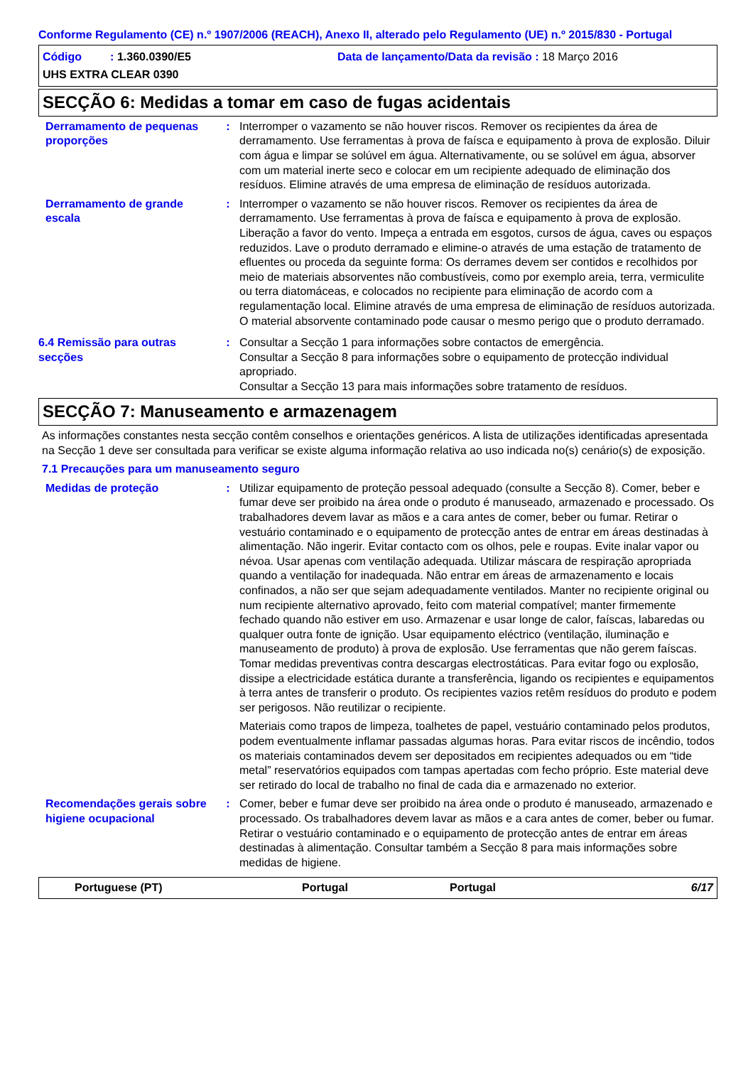Conforme Regulamento (CE) n.º 1907/2006 (REACH), Anexo II, alterado pelo Regulamento (UE) n.º 2015/830 - Portugal
Código : 1.360.0390/E5 Data de lançamento/Data da revisão : 18 Março 2016
UHS EXTRA CLEAR 0390
SECÇÃO 6: Medidas a tomar em caso de fugas acidentais
Derramamento de pequenas proporções
: Interromper o vazamento se não houver riscos. Remover os recipientes da área de derramamento. Use ferramentas à prova de faísca e equipamento à prova de explosão. Diluir com água e limpar se solúvel em água. Alternativamente, ou se solúvel em água, absorver com um material inerte seco e colocar em um recipiente adequado de eliminação dos resíduos. Elimine através de uma empresa de eliminação de resíduos autorizada.
Derramamento de grande escala
: Interromper o vazamento se não houver riscos. Remover os recipientes da área de derramamento. Use ferramentas à prova de faísca e equipamento à prova de explosão. Liberação a favor do vento. Impeça a entrada em esgotos, cursos de água, caves ou espaços reduzidos. Lave o produto derramado e elimine-o através de uma estação de tratamento de efluentes ou proceda da seguinte forma: Os derrames devem ser contidos e recolhidos por meio de materiais absorventes não combustíveis, como por exemplo areia, terra, vermiculite ou terra diatomáceas, e colocados no recipiente para eliminação de acordo com a regulamentação local. Elimine através de uma empresa de eliminação de resíduos autorizada. O material absorvente contaminado pode causar o mesmo perigo que o produto derramado.
6.4 Remissão para outras secções
: Consultar a Secção 1 para informações sobre contactos de emergência.
Consultar a Secção 8 para informações sobre o equipamento de protecção individual apropriado.
Consultar a Secção 13 para mais informações sobre tratamento de resíduos.
SECÇÃO 7: Manuseamento e armazenagem
As informações constantes nesta secção contêm conselhos e orientações genéricos. A lista de utilizações identificadas apresentada na Secção 1 deve ser consultada para verificar se existe alguma informação relativa ao uso indicada no(s) cenário(s) de exposição.
7.1 Precauções para um manuseamento seguro
Medidas de proteção : Utilizar equipamento de proteção pessoal adequado (consulte a Secção 8). Comer, beber e fumar deve ser proibido na área onde o produto é manuseado, armazenado e processado. Os trabalhadores devem lavar as mãos e a cara antes de comer, beber ou fumar. Retirar o vestuário contaminado e o equipamento de protecção antes de entrar em áreas destinadas à alimentação. Não ingerir. Evitar contacto com os olhos, pele e roupas. Evite inalar vapor ou névoa. Usar apenas com ventilação adequada. Utilizar máscara de respiração apropriada quando a ventilação for inadequada. Não entrar em áreas de armazenamento e locais confinados, a não ser que sejam adequadamente ventilados. Manter no recipiente original ou num recipiente alternativo aprovado, feito com material compatível; manter firmemente fechado quando não estiver em uso. Armazenar e usar longe de calor, faíscas, labaredas ou qualquer outra fonte de ignição. Usar equipamento eléctrico (ventilação, iluminação e manuseamento de produto) à prova de explosão. Use ferramentas que não gerem faíscas. Tomar medidas preventivas contra descargas electrostáticas. Para evitar fogo ou explosão, dissipe a electricidade estática durante a transferência, ligando os recipientes e equipamentos à terra antes de transferir o produto. Os recipientes vazios retêm resíduos do produto e podem ser perigosos. Não reutilizar o recipiente.
Materiais como trapos de limpeza, toalhetes de papel, vestuário contaminado pelos produtos, podem eventualmente inflamar passadas algumas horas. Para evitar riscos de incêndio, todos os materiais contaminados devem ser depositados em recipientes adequados ou em “tide metal” reservatórios equipados com tampas apertadas com fecho próprio. Este material deve ser retirado do local de trabalho no final de cada dia e armazenado no exterior.
Recomendações gerais sobre higiene ocupacional
: Comer, beber e fumar deve ser proibido na área onde o produto é manuseado, armazenado e processado. Os trabalhadores devem lavar as mãos e a cara antes de comer, beber ou fumar. Retirar o vestuário contaminado e o equipamento de protecção antes de entrar em áreas destinadas à alimentação. Consultar também a Secção 8 para mais informações sobre medidas de higiene.
Portuguese (PT) Portugal Portugal 6/17